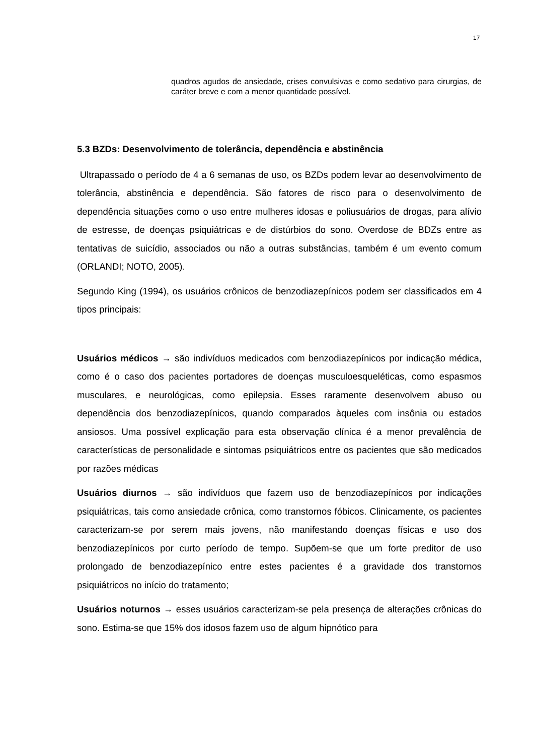17
quadros agudos de ansiedade, crises convulsivas e como sedativo para cirurgias, de caráter breve e com a menor quantidade possível.
5.3 BZDs: Desenvolvimento de tolerância, dependência e abstinência
Ultrapassado o período de 4 a 6 semanas de uso, os BZDs podem levar ao desenvolvimento de tolerância, abstinência e dependência. São fatores de risco para o desenvolvimento de dependência situações como o uso entre mulheres idosas e poliusuários de drogas, para alívio de estresse, de doenças psiquiátricas e de distúrbios do sono. Overdose de BDZs entre as tentativas de suicídio, associados ou não a outras substâncias, também é um evento comum (ORLANDI; NOTO, 2005).
Segundo King (1994), os usuários crônicos de benzodiazepínicos podem ser classificados em 4 tipos principais:
Usuários médicos → são indivíduos medicados com benzodiazepínicos por indicação médica, como é o caso dos pacientes portadores de doenças musculoesqueléticas, como espasmos musculares, e neurológicas, como epilepsia. Esses raramente desenvolvem abuso ou dependência dos benzodiazepínicos, quando comparados àqueles com insônia ou estados ansiosos. Uma possível explicação para esta observação clínica é a menor prevalência de características de personalidade e sintomas psiquiátricos entre os pacientes que são medicados por razões médicas
Usuários diurnos → são indivíduos que fazem uso de benzodiazepínicos por indicações psiquiátricas, tais como ansiedade crônica, como transtornos fóbicos. Clinicamente, os pacientes caracterizam-se por serem mais jovens, não manifestando doenças físicas e uso dos benzodiazepínicos por curto período de tempo. Supõem-se que um forte preditor de uso prolongado de benzodiazepínico entre estes pacientes é a gravidade dos transtornos psiquiátricos no início do tratamento;
Usuários noturnos → esses usuários caracterizam-se pela presença de alterações crônicas do sono. Estima-se que 15% dos idosos fazem uso de algum hipnótico para